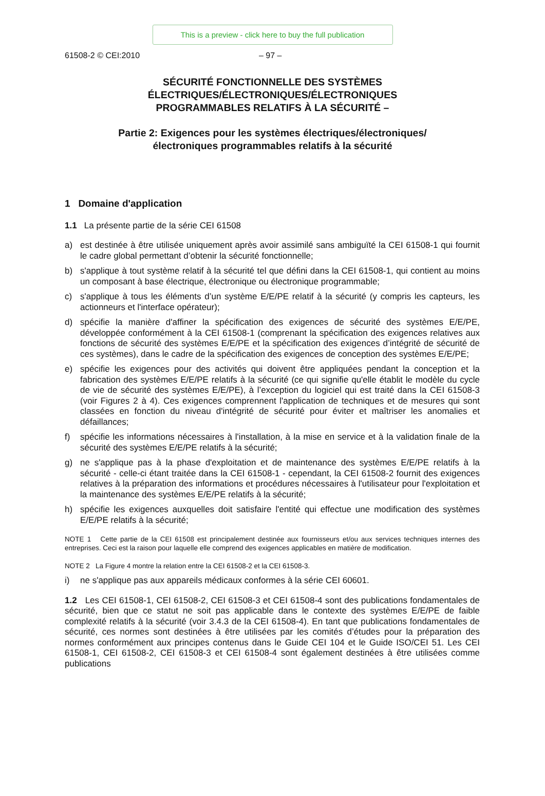This is a preview - click here to buy the full publication
61508-2 © CEI:2010 – 97 –
SÉCURITÉ FONCTIONNELLE DES SYSTÈMES
ÉLECTRIQUES/ÉLECTRONIQUES/ÉLECTRONIQUES
PROGRAMMABLES RELATIFS À LA SÉCURITÉ –
Partie 2: Exigences pour les systèmes électriques/électroniques/
électroniques programmables relatifs à la sécurité
1 Domaine d'application
1.1 La présente partie de la série CEI 61508
a) est destinée à être utilisée uniquement après avoir assimilé sans ambiguïté la CEI 61508-1 qui fournit le cadre global permettant d’obtenir la sécurité fonctionnelle;
b) s'applique à tout système relatif à la sécurité tel que défini dans la CEI 61508-1, qui contient au moins un composant à base électrique, électronique ou électronique programmable;
c) s'applique à tous les éléments d’un système E/E/PE relatif à la sécurité (y compris les capteurs, les actionneurs et l'interface opérateur);
d) spécifie la manière d'affiner la spécification des exigences de sécurité des systèmes E/E/PE, développée conformément à la CEI 61508-1 (comprenant la spécification des exigences relatives aux fonctions de sécurité des systèmes E/E/PE et la spécification des exigences d’intégrité de sécurité de ces systèmes), dans le cadre de la spécification des exigences de conception des systèmes E/E/PE;
e) spécifie les exigences pour des activités qui doivent être appliquées pendant la conception et la fabrication des systèmes E/E/PE relatifs à la sécurité (ce qui signifie qu'elle établit le modèle du cycle de vie de sécurité des systèmes E/E/PE), à l’exception du logiciel qui est traité dans la CEI 61508-3 (voir Figures 2 à 4). Ces exigences comprennent l'application de techniques et de mesures qui sont classées en fonction du niveau d'intégrité de sécurité pour éviter et maîtriser les anomalies et défaillances;
f) spécifie les informations nécessaires à l'installation, à la mise en service et à la validation finale de la sécurité des systèmes E/E/PE relatifs à la sécurité;
g) ne s'applique pas à la phase d'exploitation et de maintenance des systèmes E/E/PE relatifs à la sécurité - celle-ci étant traitée dans la CEI 61508-1 - cependant, la CEI 61508-2 fournit des exigences relatives à la préparation des informations et procédures nécessaires à l'utilisateur pour l'exploitation et la maintenance des systèmes E/E/PE relatifs à la sécurité;
h) spécifie les exigences auxquelles doit satisfaire l'entité qui effectue une modification des systèmes E/E/PE relatifs à la sécurité;
NOTE 1 Cette partie de la CEI 61508 est principalement destinée aux fournisseurs et/ou aux services techniques internes des entreprises. Ceci est la raison pour laquelle elle comprend des exigences applicables en matière de modification.
NOTE 2 La Figure 4 montre la relation entre la CEI 61508-2 et la CEI 61508-3.
i) ne s'applique pas aux appareils médicaux conformes à la série CEI 60601.
1.2 Les CEI 61508-1, CEI 61508-2, CEI 61508-3 et CEI 61508-4 sont des publications fondamentales de sécurité, bien que ce statut ne soit pas applicable dans le contexte des systèmes E/E/PE de faible complexité relatifs à la sécurité (voir 3.4.3 de la CEI 61508-4). En tant que publications fondamentales de sécurité, ces normes sont destinées à être utilisées par les comités d’études pour la préparation des normes conformément aux principes contenus dans le Guide CEI 104 et le Guide ISO/CEI 51. Les CEI 61508-1, CEI 61508-2, CEI 61508-3 et CEI 61508-4 sont également destinées à être utilisées comme publications